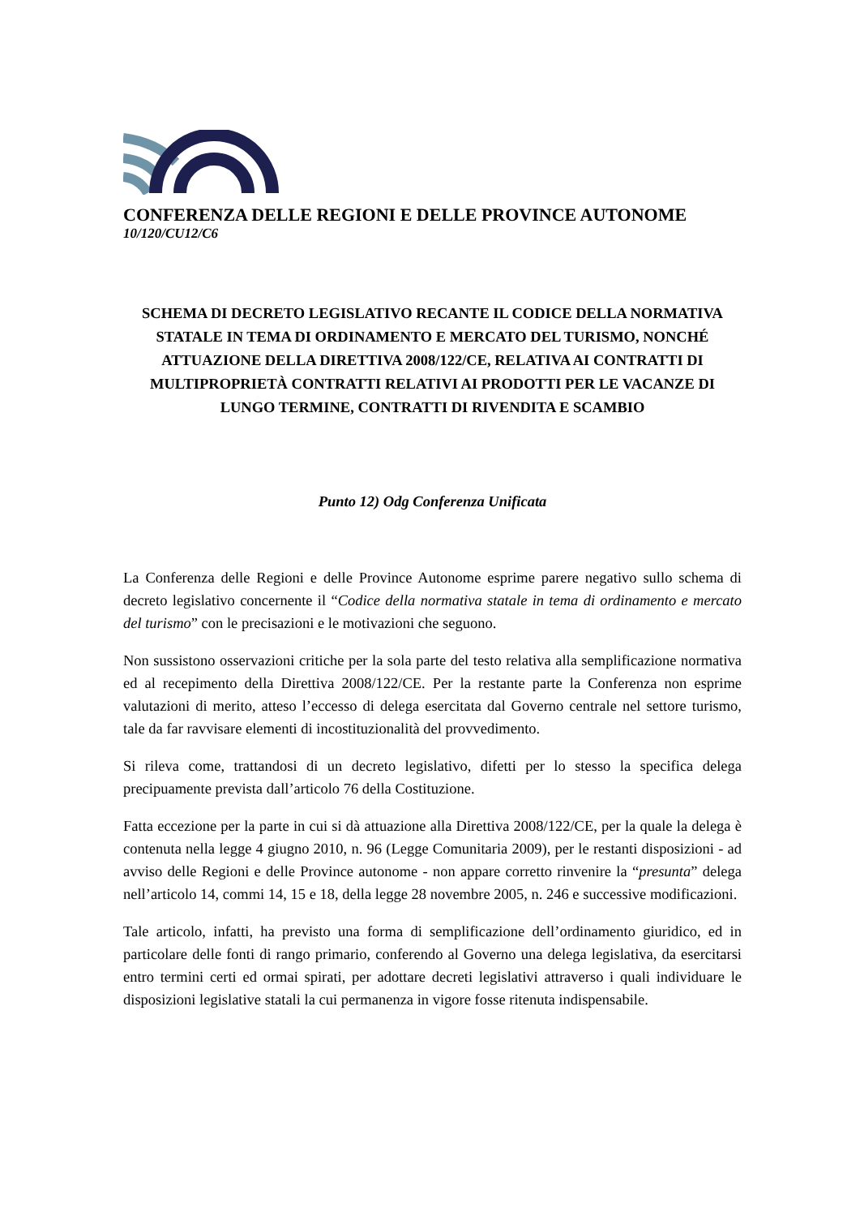CONFERENZA DELLE REGIONI E DELLE PROVINCE AUTONOME
10/120/CU12/C6
SCHEMA DI DECRETO LEGISLATIVO RECANTE IL CODICE DELLA NORMATIVA STATALE IN TEMA DI ORDINAMENTO E MERCATO DEL TURISMO, NONCHÉ ATTUAZIONE DELLA DIRETTIVA 2008/122/CE, RELATIVA AI CONTRATTI DI MULTIPROPRIETÀ CONTRATTI RELATIVI AI PRODOTTI PER LE VACANZE DI LUNGO TERMINE, CONTRATTI DI RIVENDITA E SCAMBIO
Punto 12) Odg Conferenza Unificata
La Conferenza delle Regioni e delle Province Autonome esprime parere negativo sullo schema di decreto legislativo concernente il “Codice della normativa statale in tema di ordinamento e mercato del turismo” con le precisazioni e le motivazioni che seguono.
Non sussistono osservazioni critiche per la sola parte del testo relativa alla semplificazione normativa ed al recepimento della Direttiva 2008/122/CE. Per la restante parte la Conferenza non esprime valutazioni di merito, atteso l’eccesso di delega esercitata dal Governo centrale nel settore turismo, tale da far ravvisare elementi di incostituzionalità del provvedimento.
Si rileva come, trattandosi di un decreto legislativo, difetti per lo stesso la specifica delega precipuamente prevista dall’articolo 76 della Costituzione.
Fatta eccezione per la parte in cui si dà attuazione alla Direttiva 2008/122/CE, per la quale la delega è contenuta nella legge 4 giugno 2010, n. 96 (Legge Comunitaria 2009), per le restanti disposizioni - ad avviso delle Regioni e delle Province autonome - non appare corretto rinvenire la “presunta” delega nell’articolo 14, commi 14, 15 e 18, della legge 28 novembre 2005, n. 246 e successive modificazioni.
Tale articolo, infatti, ha previsto una forma di semplificazione dell’ordinamento giuridico, ed in particolare delle fonti di rango primario, conferendo al Governo una delega legislativa, da esercitarsi entro termini certi ed ormai spirati, per adottare decreti legislativi attraverso i quali individuare le disposizioni legislative statali la cui permanenza in vigore fosse ritenuta indispensabile.